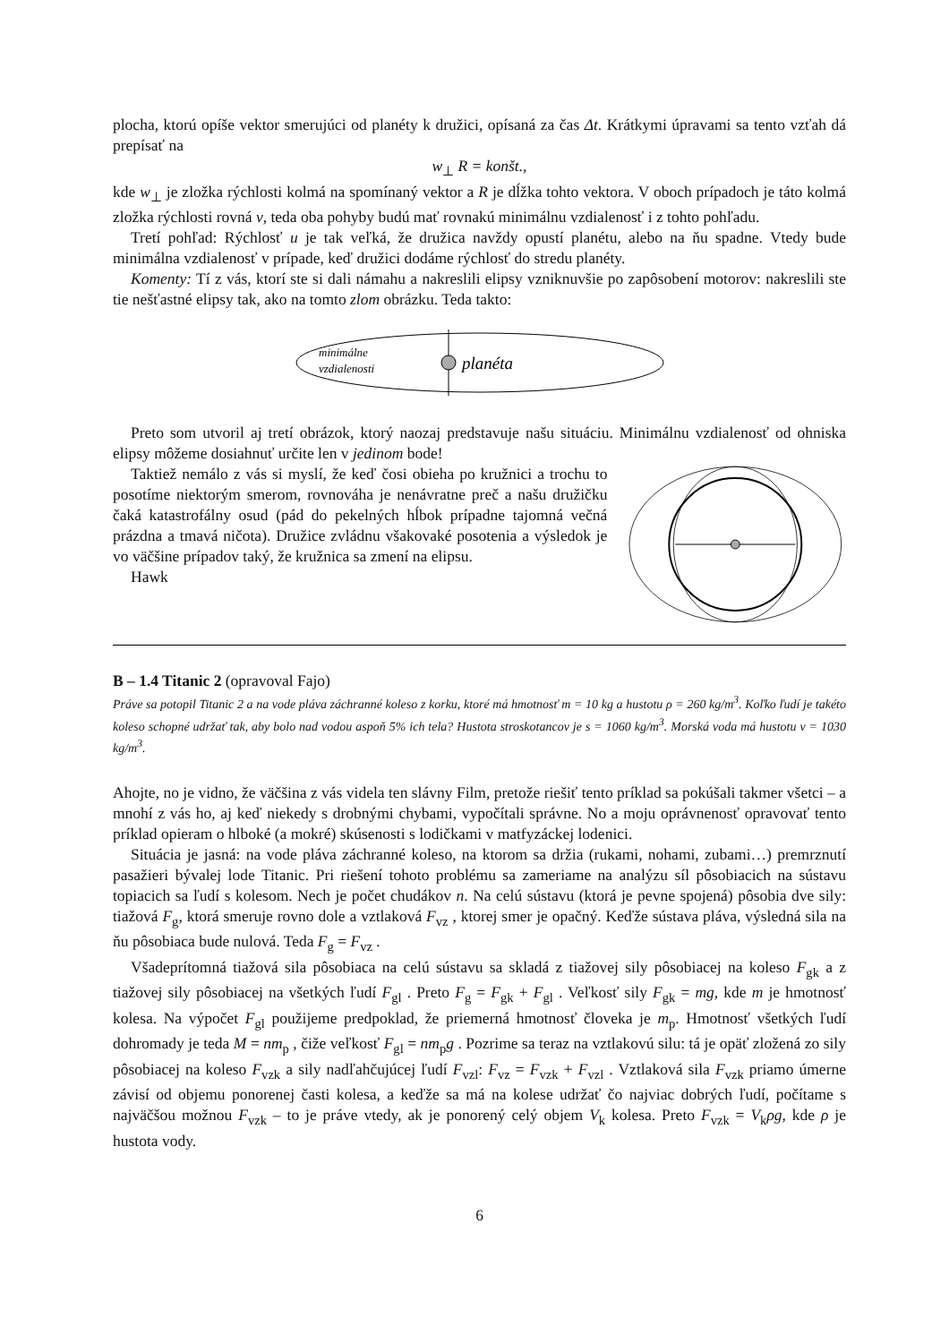plocha, ktorú opíše vektor smerujúci od planéty k družici, opísaná za čas Δt. Krátkymi úpravami sa tento vzťah dá prepísať na
w<sub>⊥</sub> R = konšt.,
kde w<sub>⊥</sub> je zložka rýchlosti kolmá na spomínaný vektor a R je dĺžka tohto vektora. V oboch prípadoch je táto kolmá zložka rýchlosti rovná v, teda oba pohyby budú mať rovnakú minimálnu vzdialenosť i z tohto pohľadu.
Tretí pohľad: Rýchlosť u je tak veľká, že družica navždy opustí planétu, alebo na ňu spadne. Vtedy bude minimálna vzdialenosť v prípade, keď družici dodáme rýchlosť do stredu planéty.
Komenty: Tí z vás, ktorí ste si dali námahu a nakreslili elipsy vzniknuvšie po zapôsobení motorov: nakreslili ste tie nešťastné elipsy tak, ako na tomto zlom obrázku. Teda takto:
minimálne
vzdialenosti
planéta
Preto som utvoril aj tretí obrázok, ktorý naozaj predstavuje našu situáciu. Minimálnu vzdialenosť od ohniska elipsy môžeme dosiahnuť určite len v jedinom bode!
Taktiež nemálo z vás si myslí, že keď čosi obieha po kružnici a trochu to posotíme niektorým smerom, rovnováha je nenávratne preč a našu družičku čaká katastrofálny osud (pád do pekelných hĺbok prípadne tajomná večná prázdna a tmavá ničota). Družice zvládnu všakovaké posotenia a výsledok je vo väčšine prípadov taký, že kružnica sa zmení na elipsu.
Hawk
B – 1.4 Titanic 2 (opravoval Fajo)
Práve sa potopil Titanic 2 a na vode pláva záchranné koleso z korku, ktoré má hmotnosť m = 10 kg a hustotu ρ = 260 kg/m<sup>3</sup>. Koľko ľudí je takéto koleso schopné udržať tak, aby bolo nad vodou aspoň 5% ich tela? Hustota stroskotancov je s = 1060 kg/m<sup>3</sup>. Morská voda má hustotu v = 1030 kg/m<sup>3</sup>.
Ahojte, no je vidno, že väčšina z vás videla ten slávny Film, pretože riešiť tento príklad sa pokúšali takmer všetci – a mnohí z vás ho, aj keď niekedy s drobnými chybami, vypočítali správne. No a moju oprávnenosť opravovať tento príklad opieram o hlboké (a mokré) skúsenosti s lodičkami v matfyzáckej lodenici.
Situácia je jasná: na vode pláva záchranné koleso, na ktorom sa držia (rukami, nohami, zubami…) premrznutí pasažieri bývalej lode Titanic. Pri riešení tohoto problému sa zameriame na analýzu síl pôsobiacich na sústavu topiacich sa ľudí s kolesom. Nech je počet chudákov n. Na celú sústavu (ktorá je pevne spojená) pôsobia dve sily: tiažová F<sub>g</sub>, ktorá smeruje rovno dole a vztlaková F<sub>vz</sub> , ktorej smer je opačný. Keďže sústava pláva, výsledná sila na ňu pôsobiaca bude nulová. Teda F<sub>g</sub> = F<sub>vz</sub> .
Všadeprítomná tiažová sila pôsobiaca na celú sústavu sa skladá z tiažovej sily pôsobiacej na koleso F<sub>gk</sub> a z tiažovej sily pôsobiacej na všetkých ľudí F<sub>gl</sub> . Preto F<sub>g</sub> = F<sub>gk</sub> + F<sub>gl</sub> . Veľkosť sily F<sub>gk</sub> = mg, kde m je hmotnosť kolesa. Na výpočet F<sub>gl</sub> použijeme predpoklad, že priemerná hmotnosť človeka je m<sub>p</sub>. Hmotnosť všetkých ľudí dohromady je teda M = nm<sub>p</sub> , čiže veľkosť F<sub>gl</sub> = nm<sub>p</sub>g . Pozrime sa teraz na vztlakovú silu: tá je opäť zložená zo sily pôsobiacej na koleso F<sub>vzk</sub> a sily nadľahčujúcej ľudí F<sub>vzl</sub>: F<sub>vz</sub> = F<sub>vzk</sub> + F<sub>vzl</sub> . Vztlaková sila F<sub>vzk</sub> priamo úmerne závisí od objemu ponorenej časti kolesa, a keďže sa má na kolese udržať čo najviac dobrých ľudí, počítame s najväčšou možnou F<sub>vzk</sub> – to je práve vtedy, ak je ponorený celý objem V<sub>k</sub> kolesa. Preto F<sub>vzk</sub> = V<sub>k</sub>ρg, kde ρ je hustota vody.
6